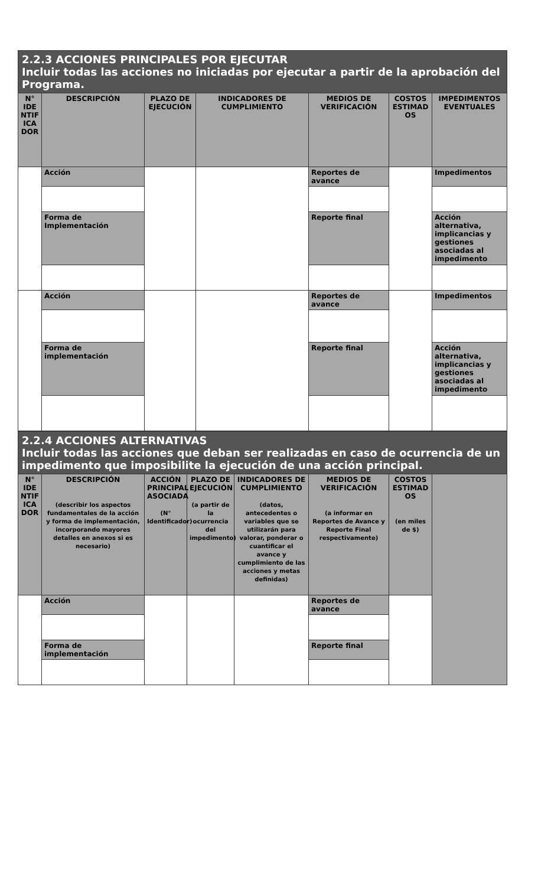| 2.2.3 ACCIONES PRINCIPALES POR EJECUTAR Incluir todas las acciones no iniciadas por ejecutar a partir de la aprobación del Programa. | | | | | | |
| N° IDE NTIF ICA DOR | DESCRIPCIÓN | PLAZO DE EJECUCIÓN | INDICADORES DE CUMPLIMIENTO | MEDIOS DE VERIFICACIÓN | COSTOS ESTIMAD OS | IMPEDIMENTOS EVENTUALES |
| | Acción | | | Reportes de avance | | Impedimentos |
| | Forma de Implementación | | | Reporte final | | Acción alternativa, implicancias y gestiones asociadas al impedimento |
| | Acción | | | Reportes de avance | | Impedimentos |
| | Forma de implementación | | | Reporte final | | Acción alternativa, implicancias y gestiones asociadas al impedimento |
| 2.2.4 ACCIONES ALTERNATIVAS Incluir todas las acciones que deban ser realizadas en caso de ocurrencia de un impedimento que imposibilite la ejecución de una acción principal. | | | | | | | |
| N° IDE NTIF ICA DOR | DESCRIPCIÓN (describir los aspectos fundamentales de la acción y forma de implementación, incorporando mayores detalles en anexos si es necesario) | ACCIÓN PRINCIPAL ASOCIADA (N° Identificador) | PLAZO DE EJECUCIÓN (a partir de la ocurrencia del impedimento) | INDICADORES DE CUMPLIMIENTO (datos, antecedentes o variables que se utilizarán para valorar, ponderar o cuantificar el avance y cumplimiento de las acciones y metas definidas) | MEDIOS DE VERIFICACIÓN (a informar en Reportes de Avance y Reporte Final respectivamente) | COSTOS ESTIMAD OS (en miles de $) | |
| | Acción | | | | Reportes de avance | | |
| | Forma de implementación | | | | Reporte final | | |